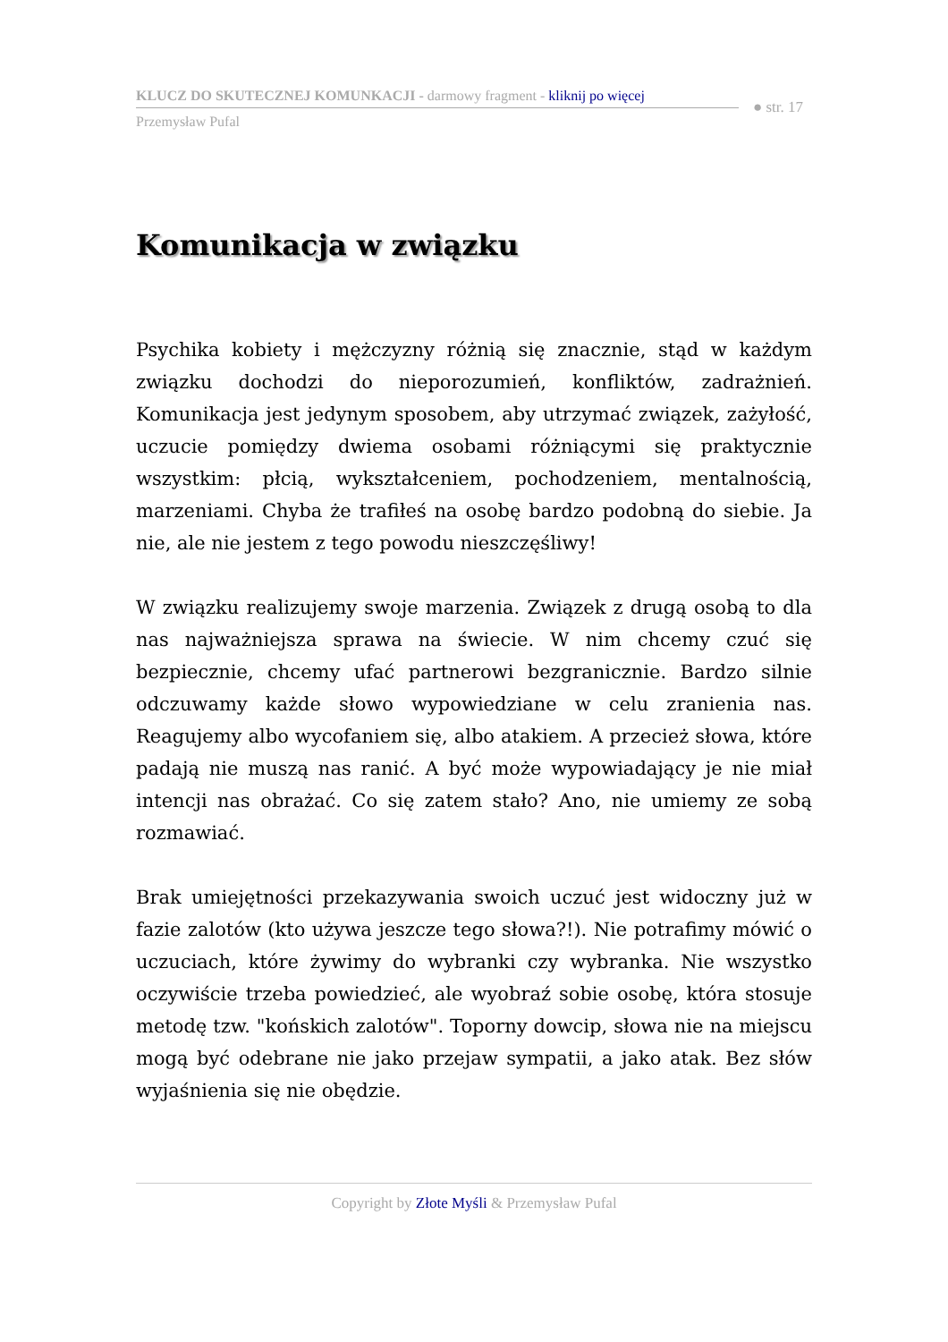KLUCZ DO SKUTECZNEJ KOMUNKACJI - darmowy fragment - kliknij po więcej
Przemysław Pufal
● str. 17
Komunikacja w związku
Psychika kobiety i mężczyzny różnią się znacznie, stąd w każdym związku dochodzi do nieporozumień, konfliktów, zadrażnień. Komunikacja jest jedynym sposobem, aby utrzymać związek, zażyłość, uczucie pomiędzy dwiema osobami różniącymi się praktycznie wszystkim: płcią, wykształceniem, pochodzeniem, mentalnością, marzeniami. Chyba że trafiłeś na osobę bardzo podobną do siebie. Ja nie, ale nie jestem z tego powodu nieszczęśliwy!
W związku realizujemy swoje marzenia. Związek z drugą osobą to dla nas najważniejsza sprawa na świecie. W nim chcemy czuć się bezpiecznie, chcemy ufać partnerowi bezgranicznie. Bardzo silnie odczuwamy każde słowo wypowiedziane w celu zranienia nas. Reagujemy albo wycofaniem się, albo atakiem. A przecież słowa, które padają nie muszą nas ranić. A być może wypowiadający je nie miał intencji nas obrażać. Co się zatem stało? Ano, nie umiemy ze sobą rozmawiać.
Brak umiejętności przekazywania swoich uczuć jest widoczny już w fazie zalotów (kto używa jeszcze tego słowa?!). Nie potrafimy mówić o uczuciach, które żywimy do wybranki czy wybranka. Nie wszystko oczywiście trzeba powiedzieć, ale wyobraź sobie osobę, która stosuje metodę tzw. "końskich zalotów". Toporny dowcip, słowa nie na miejscu mogą być odebrane nie jako przejaw sympatii, a jako atak. Bez słów wyjaśnienia się nie obędzie.
Copyright by Złote Myśli & Przemysław Pufal